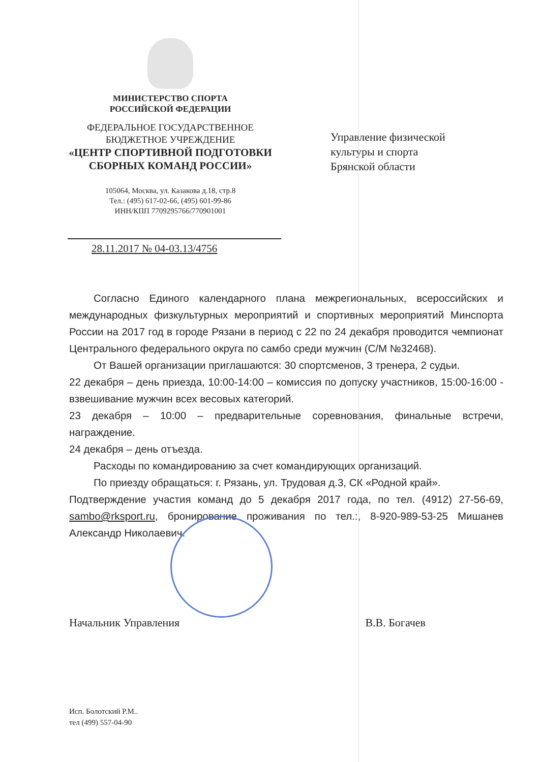МИНИСТЕРСТВО СПОРТА
РОССИЙСКОЙ ФЕДЕРАЦИИ
ФЕДЕРАЛЬНОЕ ГОСУДАРСТВЕННОЕ
БЮДЖЕТНОЕ УЧРЕЖДЕНИЕ
«ЦЕНТР СПОРТИВНОЙ ПОДГОТОВКИ
СБОРНЫХ КОМАНД РОССИИ»
105064, Москва, ул. Казакова д.18, стр.8
Тел.: (495) 617-02-66, (495) 601-99-86
ИНН/КПП 7709295766/770901001
Управление физической
культуры и спорта
Брянской области
28.11.2017 № 04-03.13/4756
Согласно Единого календарного плана межрегиональных, всероссийских и международных физкультурных мероприятий и спортивных мероприятий Минспорта России на 2017 год в городе Рязани в период с 22 по 24 декабря проводится чемпионат Центрального федерального округа по самбо среди мужчин (С/М №32468).
От Вашей организации приглашаются: 30 спортсменов, 3 тренера, 2 судьи.
22 декабря – день приезда, 10:00-14:00 – комиссия по допуску участников, 15:00-16:00 - взвешивание мужчин всех весовых категорий.
23 декабря – 10:00 – предварительные соревнования, финальные встречи, награждение.
24 декабря – день отъезда.
Расходы по командированию за счет командирующих организаций.
По приезду обращаться: г. Рязань, ул. Трудовая д.3, СК «Родной край».
Подтверждение участия команд до 5 декабря 2017 года, по тел. (4912) 27-56-69, sambo@rksport.ru, бронирование проживания по тел.:, 8-920-989-53-25 Мишанев Александр Николаевич.
Начальник Управления В.В. Богачев
Исп. Болотский Р.М..
тел (499) 557-04-90